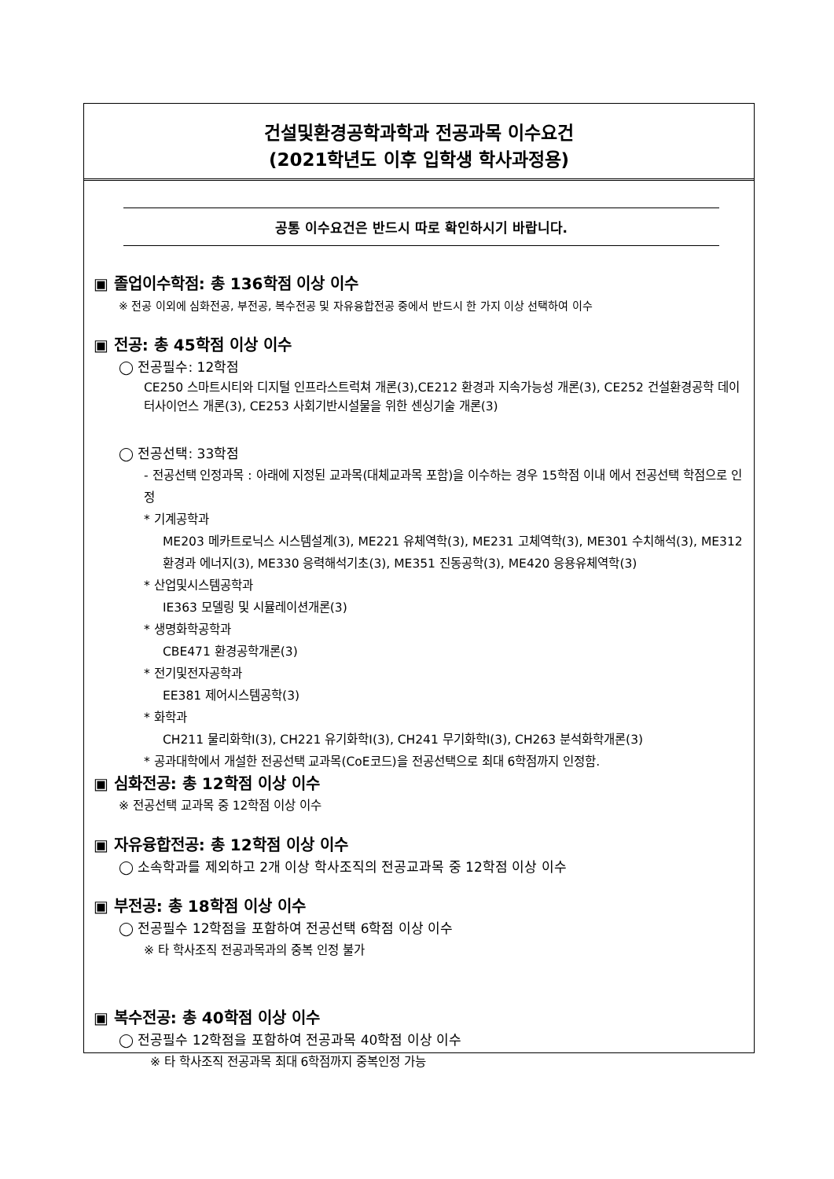건설및환경공학과학과 전공과목 이수요건
(2021학년도 이후 입학생 학사과정용)
공통 이수요건은 반드시 따로 확인하시기 바랍니다.
▣ 졸업이수학점: 총 136학점 이상 이수
※ 전공 이외에 심화전공, 부전공, 복수전공 및 자유융합전공 중에서 반드시 한 가지 이상 선택하여 이수
▣ 전공: 총 45학점 이상 이수
◯ 전공필수: 12학점
CE250 스마트시티와 디지털 인프라스트럭쳐 개론(3),CE212 환경과 지속가능성 개론(3), CE252 건설환경공학 데이터사이언스 개론(3), CE253 사회기반시설물을 위한 센싱기술 개론(3)
◯ 전공선택: 33학점
- 전공선택 인정과목 : 아래에 지정된 교과목(대체교과목 포함)을 이수하는 경우 15학점 이내 에서 전공선택 학점으로 인정
* 기계공학과
ME203 메카트로닉스 시스템설계(3), ME221 유체역학(3), ME231 고체역학(3), ME301 수치해석(3), ME312 환경과 에너지(3), ME330 응력해석기초(3), ME351 진동공학(3), ME420 응용유체역학(3)
* 산업및시스템공학과
IE363 모델링 및 시뮬레이션개론(3)
* 생명화학공학과
CBE471 환경공학개론(3)
* 전기및전자공학과
EE381 제어시스템공학(3)
* 화학과
CH211 물리화학I(3), CH221 유기화학I(3), CH241 무기화학I(3), CH263 분석화학개론(3)
* 공과대학에서 개설한 전공선택 교과목(CoE코드)을 전공선택으로 최대 6학점까지 인정함.
▣ 심화전공: 총 12학점 이상 이수
※ 전공선택 교과목 중 12학점 이상 이수
▣ 자유융합전공: 총 12학점 이상 이수
◯ 소속학과를 제외하고 2개 이상 학사조직의 전공교과목 중 12학점 이상 이수
▣ 부전공: 총 18학점 이상 이수
◯ 전공필수 12학점을 포함하여 전공선택 6학점 이상 이수
※ 타 학사조직 전공과목과의 중복 인정 불가
▣ 복수전공: 총 40학점 이상 이수
◯ 전공필수 12학점을 포함하여 전공과목 40학점 이상 이수
※ 타 학사조직 전공과목 최대 6학점까지 중복인정 가능